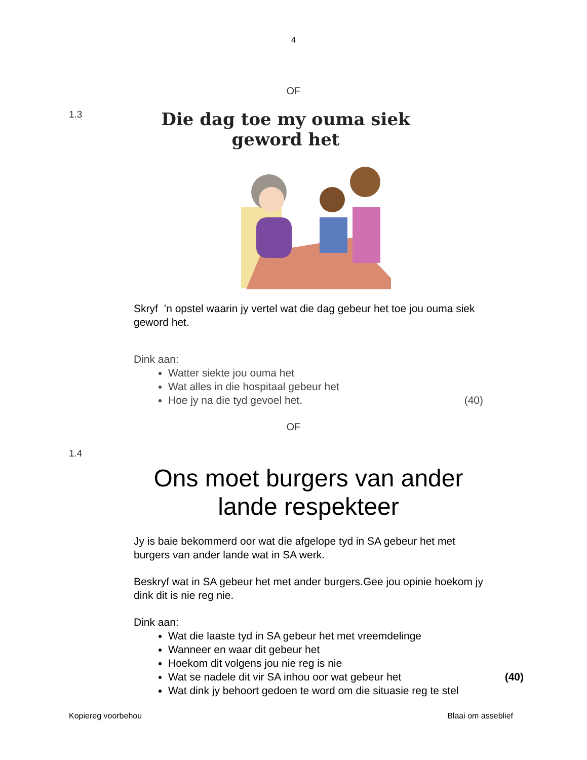4
OF
1.3
Die dag toe my ouma siek geword het
Skryf ’n opstel waarin jy vertel wat die dag gebeur het toe jou ouma siek geword het.
Dink aan:
Watter siekte jou ouma het
Wat alles in die hospitaal gebeur het
Hoe jy na die tyd gevoel het. (40)
OF
1.4
Ons moet burgers van ander lande respekteer
Jy is baie bekommerd oor wat die afgelope tyd in SA gebeur het met burgers van ander lande wat in SA werk.
Beskryf wat in SA gebeur het met ander burgers.Gee jou opinie hoekom jy dink dit is nie reg nie.
Dink aan:
Wat die laaste tyd in SA gebeur het met vreemdelinge
Wanneer en waar dit gebeur het
Hoekom dit volgens jou nie reg is nie
Wat se nadele dit vir SA inhou oor wat gebeur het
Wat dink jy behoort gedoen te word om die situasie reg te stel (40)
Kopiereg voorbehou Blaai om asseblief